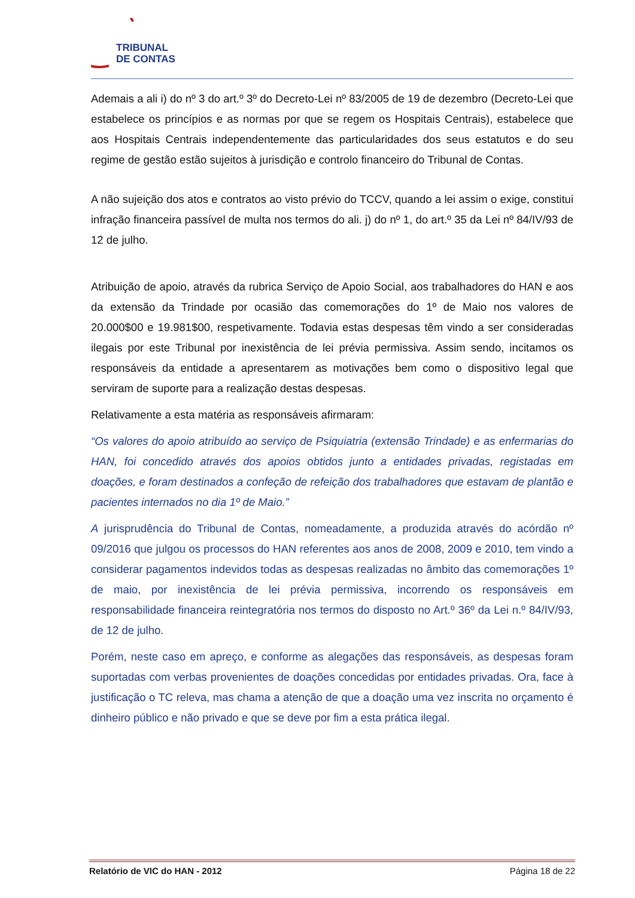TRIBUNAL
DE CONTAS
Ademais a ali i) do nº 3 do art.º 3º do Decreto-Lei nº 83/2005 de 19 de dezembro (Decreto-Lei que estabelece os princípios e as normas por que se regem os Hospitais Centrais), estabelece que aos Hospitais Centrais independentemente das particularidades dos seus estatutos e do seu regime de gestão estão sujeitos à jurisdição e controlo financeiro do Tribunal de Contas.
A não sujeição dos atos e contratos ao visto prévio do TCCV, quando a lei assim o exige, constitui infração financeira passível de multa nos termos do ali. j) do nº 1, do art.º 35 da Lei nº 84/IV/93 de 12 de julho.
Atribuição de apoio, através da rubrica Serviço de Apoio Social, aos trabalhadores do HAN e aos da extensão da Trindade por ocasião das comemorações do 1º de Maio nos valores de 20.000$00 e 19.981$00, respetivamente. Todavia estas despesas têm vindo a ser consideradas ilegais por este Tribunal por inexistência de lei prévia permissiva. Assim sendo, incitamos os responsáveis da entidade a apresentarem as motivações bem como o dispositivo legal que serviram de suporte para a realização destas despesas.
Relativamente a esta matéria as responsáveis afirmaram:
“Os valores do apoio atribuído ao serviço de Psiquiatria (extensão Trindade) e as enfermarias do HAN, foi concedido através dos apoios obtidos junto a entidades privadas, registadas em doações, e foram destinados a confeção de refeição dos trabalhadores que estavam de plantão e pacientes internados no dia 1º de Maio.”
A jurisprudência do Tribunal de Contas, nomeadamente, a produzida através do acórdão nº 09/2016 que julgou os processos do HAN referentes aos anos de 2008, 2009 e 2010, tem vindo a considerar pagamentos indevidos todas as despesas realizadas no âmbito das comemorações 1º de maio, por inexistência de lei prévia permissiva, incorrendo os responsáveis em responsabilidade financeira reintegratória nos termos do disposto no Art.º 36º da Lei n.º 84/IV/93, de 12 de julho.
Porém, neste caso em apreço, e conforme as alegações das responsáveis, as despesas foram suportadas com verbas provenientes de doações concedidas por entidades privadas. Ora, face à justificação o TC releva, mas chama a atenção de que a doação uma vez inscrita no orçamento é dinheiro público e não privado e que se deve por fim a esta prática ilegal.
Relatório de VIC do HAN - 2012 Página 18 de 22